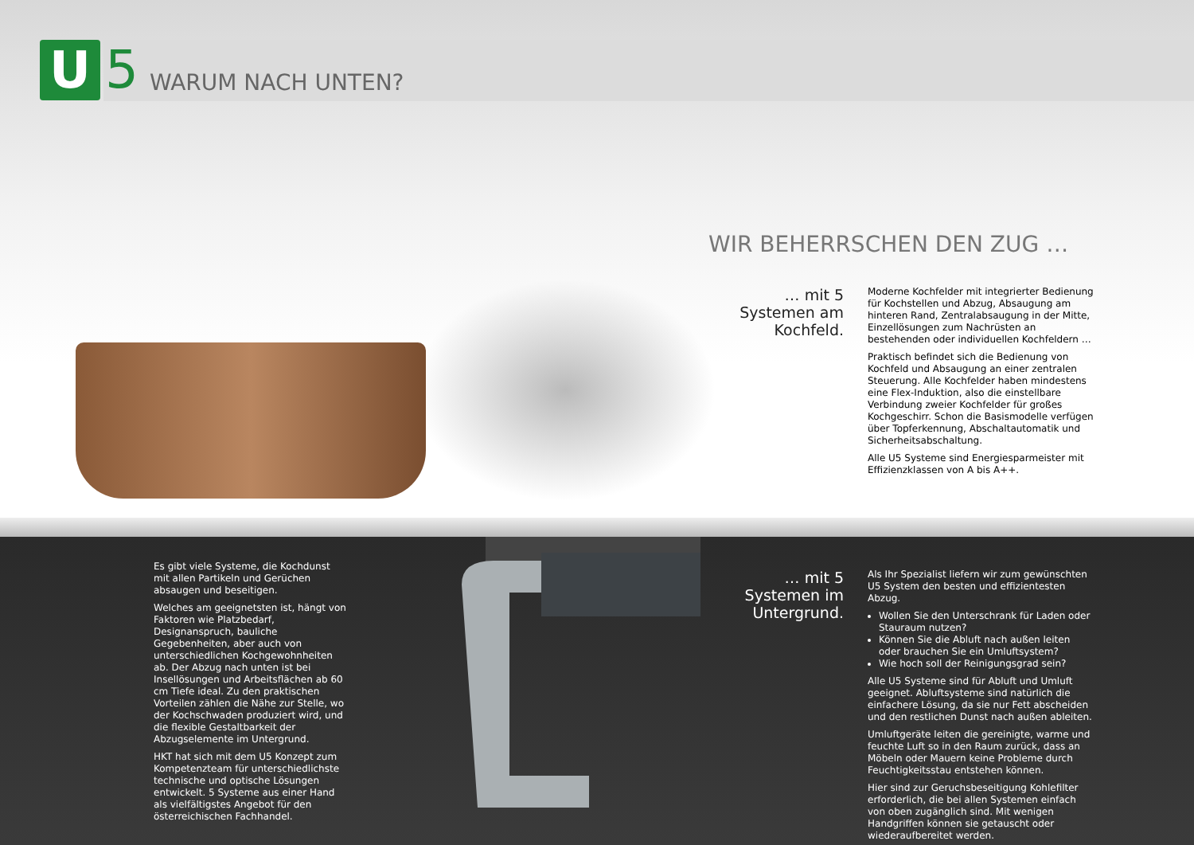U
5
WARUM NACH UNTEN?
WIR BEHERRSCHEN DEN ZUG …
… mit 5 Systemen am Kochfeld.
Moderne Kochfelder mit integrierter Bedienung für Kochstellen und Abzug, Absaugung am hinteren Rand, Zentralabsaugung in der Mitte, Einzellösungen zum Nachrüsten an bestehenden oder individuellen Kochfeldern …
Praktisch befindet sich die Bedienung von Kochfeld und Absaugung an einer zentralen Steuerung. Alle Kochfelder haben mindestens eine Flex-Induktion, also die einstellbare Verbindung zweier Kochfelder für großes Kochgeschirr. Schon die Basismodelle verfügen über Topferkennung, Abschaltautomatik und Sicherheitsabschaltung.
Alle U5 Systeme sind Energiesparmeister mit Effizienzklassen von A bis A++.
Es gibt viele Systeme, die Kochdunst mit allen Partikeln und Gerüchen absaugen und beseitigen.
Welches am geeignetsten ist, hängt von Faktoren wie Platzbedarf, Designanspruch, bauliche Gegebenheiten, aber auch von unterschiedlichen Kochgewohnheiten ab. Der Abzug nach unten ist bei Insellösungen und Arbeitsflächen ab 60 cm Tiefe ideal. Zu den praktischen Vorteilen zählen die Nähe zur Stelle, wo der Kochschwaden produziert wird, und die flexible Gestaltbarkeit der Abzugselemente im Untergrund.
HKT hat sich mit dem U5 Konzept zum Kompetenzteam für unterschiedlichste technische und optische Lösungen entwickelt. 5 Systeme aus einer Hand als vielfältigstes Angebot für den österreichischen Fachhandel.
… mit 5 Systemen im Untergrund.
Als Ihr Spezialist liefern wir zum gewünschten U5 System den besten und effizientesten Abzug.
Wollen Sie den Unterschrank für Laden oder Stauraum nutzen?
Können Sie die Abluft nach außen leiten oder brauchen Sie ein Umluftsystem?
Wie hoch soll der Reinigungsgrad sein?
Alle U5 Systeme sind für Abluft und Umluft geeignet. Abluftsysteme sind natürlich die einfachere Lösung, da sie nur Fett abscheiden und den restlichen Dunst nach außen ableiten.
Umluftgeräte leiten die gereinigte, warme und feuchte Luft so in den Raum zurück, dass an Möbeln oder Mauern keine Probleme durch Feuchtigkeitsstau entstehen können.
Hier sind zur Geruchsbeseitigung Kohlefilter erforderlich, die bei allen Systemen einfach von oben zugänglich sind. Mit wenigen Handgriffen können sie getauscht oder wiederaufbereitet werden.